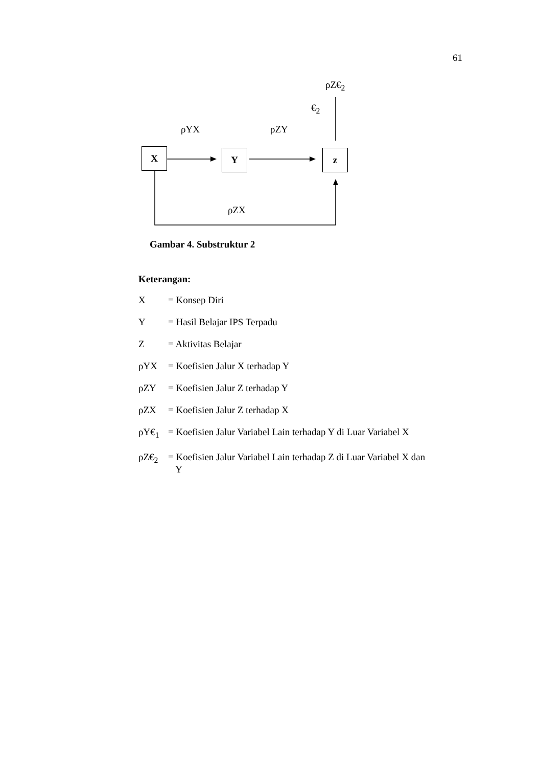61
ρZ€<sub>2</sub>
€<sub>2</sub>
ρYX ρZY
X Y z
ρZX
Gambar 4. Substruktur 2
Keterangan:
X = Konsep Diri
Y = Hasil Belajar IPS Terpadu
Z = Aktivitas Belajar
ρYX = Koefisien Jalur X terhadap Y
ρZY = Koefisien Jalur Z terhadap Y
ρZX = Koefisien Jalur Z terhadap X
ρY€<sub>1</sub> = Koefisien Jalur Variabel Lain terhadap Y di Luar Variabel X
ρZ€<sub>2</sub> = Koefisien Jalur Variabel Lain terhadap Z di Luar Variabel X dan
Y